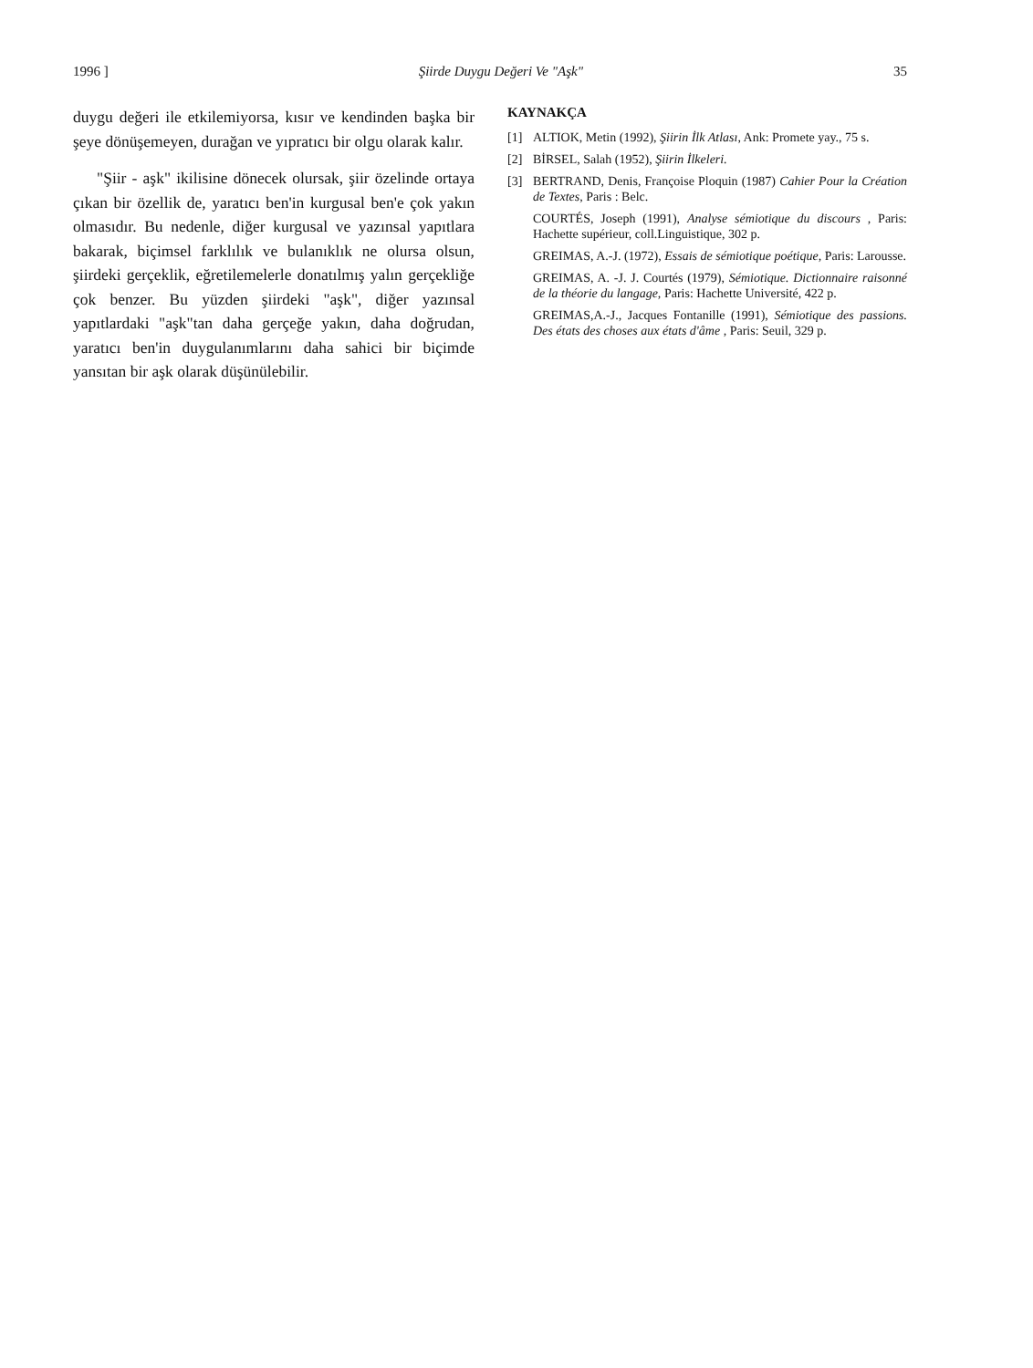1996 ] Şiirde Duygu Değeri Ve "Aşk" 35
duygu değeri ile etkilemiyorsa, kısır ve kendinden başka bir şeye dönüşemeyen, durağan ve yıpratıcı bir olgu olarak kalır.
"Şiir - aşk" ikilisine dönecek olursak, şiir özelinde ortaya çıkan bir özellik de, yaratıcı ben'in kurgusal ben'e çok yakın olmasıdır. Bu nedenle, diğer kurgusal ve yazınsal yapıtlara bakarak, biçimsel farklılık ve bulanıklık ne olursa olsun, şiirdeki gerçeklik, eğretilemelerle donatılmış yalın gerçekliğe çok benzer. Bu yüzden şiirdeki "aşk", diğer yazınsal yapıtlardaki "aşk"tan daha gerçeğe yakın, daha doğrudan, yaratıcı ben'in duygulanımlarını daha sahici bir biçimde yansıtan bir aşk olarak düşünülebilir.
KAYNAKÇA
[1] ALTIOK, Metin (1992), Şiirin İlk Atlası, Ank: Promete yay., 75 s.
[2] BİRSEL, Salah (1952), Şiirin İlkeleri.
[3] BERTRAND, Denis, Françoise Ploquin (1987) Cahier Pour la Création de Textes, Paris : Belc.
COURTÉS, Joseph (1991), Analyse sémiotique du discours , Paris: Hachette supérieur, coll.Linguistique, 302 p.
GREIMAS, A.-J. (1972), Essais de sémiotique poétique, Paris: Larousse.
GREIMAS, A. -J. J. Courtés (1979), Sémiotique. Dictionnaire raisonné de la théorie du langage, Paris: Hachette Université, 422 p.
GREIMAS,A.-J., Jacques Fontanille (1991), Sémiotique des passions. Des états des choses aux états d'âme , Paris: Seuil, 329 p.